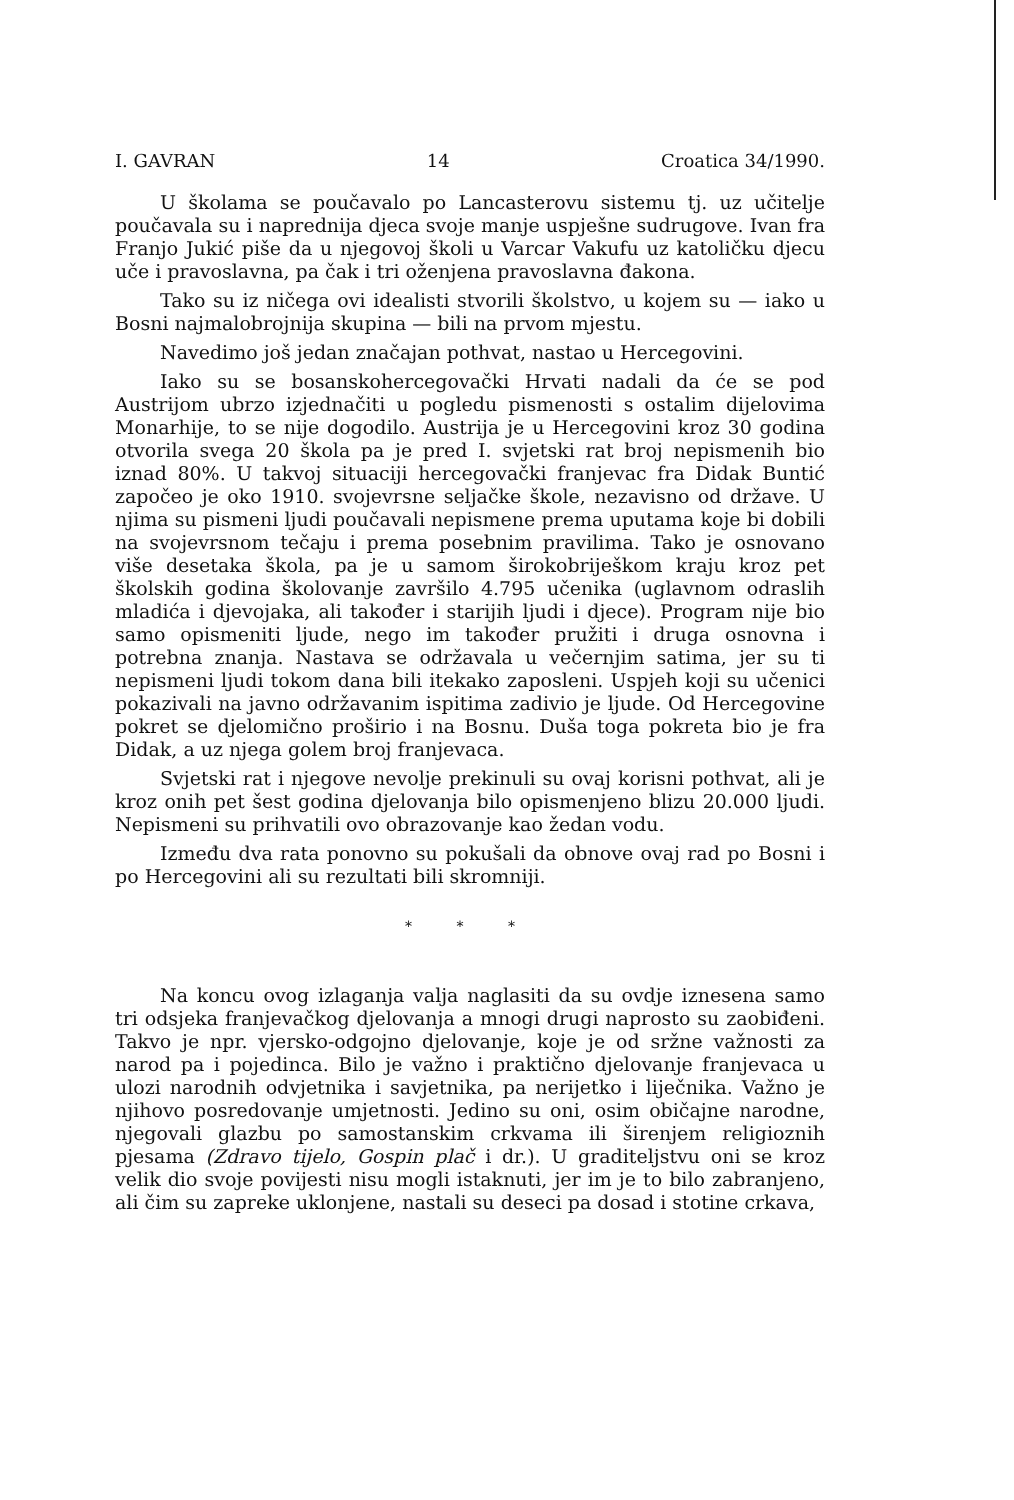I. GAVRAN 14 Croatica 34/1990.
U školama se poučavalo po Lancasterovu sistemu tj. uz učitelje poučavala su i naprednija djeca svoje manje uspješne sudrugove. Ivan fra Franjo Jukić piše da u njegovoj školi u Varcar Vakufu uz katoličku djecu uče i pravoslavna, pa čak i tri oženjena pravoslavna đakona.
Tako su iz ničega ovi idealisti stvorili školstvo, u kojem su — iako u Bosni najmalobrojnija skupina — bili na prvom mjestu.
Navedimo još jedan značajan pothvat, nastao u Hercegovini.
Iako su se bosanskohercegovački Hrvati nadali da će se pod Austrijom ubrzo izjednačiti u pogledu pismenosti s ostalim dijelovima Monarhije, to se nije dogodilo. Austrija je u Hercegovini kroz 30 godina otvorila svega 20 škola pa je pred I. svjetski rat broj nepismenih bio iznad 80%. U takvoj situaciji hercegovački franjevac fra Didak Buntić započeo je oko 1910. svojevrsne seljačke škole, nezavisno od države. U njima su pismeni ljudi poučavali nepismene prema uputama koje bi dobili na svojevrsnom tečaju i prema posebnim pravilima. Tako je osnovano više desetaka škola, pa je u samom širokobriješkom kraju kroz pet školskih godina školovanje završilo 4.795 učenika (uglavnom odraslih mladića i djevojaka, ali također i starijih ljudi i djece). Program nije bio samo opismeniti ljude, nego im također pružiti i druga osnovna i potrebna znanja. Nastava se održavala u večernjim satima, jer su ti nepismeni ljudi tokom dana bili itekako zaposleni. Uspjeh koji su učenici pokazivali na javno održavanim ispitima zadivio je ljude. Od Hercegovine pokret se djelomično proširio i na Bosnu. Duša toga pokreta bio je fra Didak, a uz njega golem broj franjevaca.
Svjetski rat i njegove nevolje prekinuli su ovaj korisni pothvat, ali je kroz onih pet šest godina djelovanja bilo opismenjeno blizu 20.000 ljudi. Nepismeni su prihvatili ovo obrazovanje kao žedan vodu.
Između dva rata ponovno su pokušali da obnove ovaj rad po Bosni i po Hercegovini ali su rezultati bili skromniji.
* * *
Na koncu ovog izlaganja valja naglasiti da su ovdje iznesena samo tri odsjeka franjevačkog djelovanja a mnogi drugi naprosto su zaobiđeni. Takvo je npr. vjersko-odgojno djelovanje, koje je od sržne važnosti za narod pa i pojedinca. Bilo je važno i praktično djelovanje franjevaca u ulozi narodnih odvjetnika i savjetnika, pa nerijetko i liječnika. Važno je njihovo posredovanje umjetnosti. Jedino su oni, osim običajne narodne, njegovali glazbu po samostanskim crkvama ili širenjem religioznih pjesama (Zdravo tijelo, Gospin plač i dr.). U graditeljstvu oni se kroz velik dio svoje povijesti nisu mogli istaknuti, jer im je to bilo zabranjeno, ali čim su zapreke uklonjene, nastali su deseci pa dosad i stotine crkava,